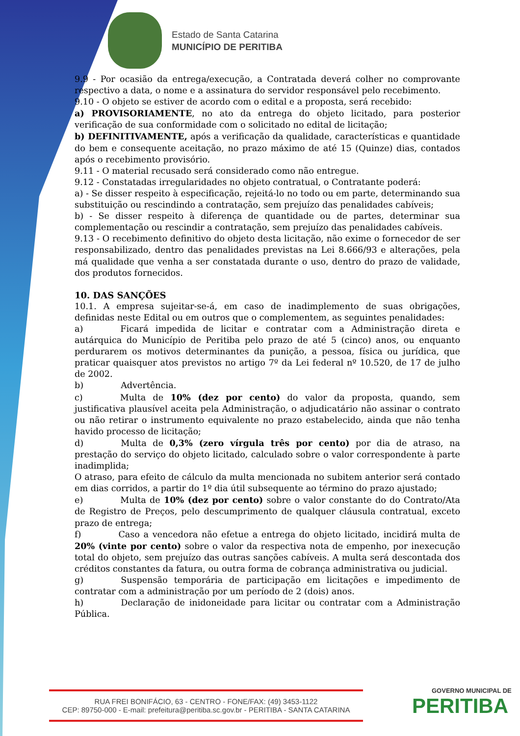Estado de Santa Catarina
MUNICÍPIO DE PERITIBA
9.9 - Por ocasião da entrega/execução, a Contratada deverá colher no comprovante respectivo a data, o nome e a assinatura do servidor responsável pelo recebimento.
9.10 - O objeto se estiver de acordo com o edital e a proposta, será recebido:
a) PROVISORIAMENTE, no ato da entrega do objeto licitado, para posterior verificação de sua conformidade com o solicitado no edital de licitação;
b) DEFINITIVAMENTE, após a verificação da qualidade, características e quantidade do bem e consequente aceitação, no prazo máximo de até 15 (Quinze) dias, contados após o recebimento provisório.
9.11 - O material recusado será considerado como não entregue.
9.12 - Constatadas irregularidades no objeto contratual, o Contratante poderá:
a) - Se disser respeito à especificação, rejeitá-lo no todo ou em parte, determinando sua substituição ou rescindindo a contratação, sem prejuízo das penalidades cabíveis;
b) - Se disser respeito à diferença de quantidade ou de partes, determinar sua complementação ou rescindir a contratação, sem prejuízo das penalidades cabíveis.
9.13 - O recebimento definitivo do objeto desta licitação, não exime o fornecedor de ser responsabilizado, dentro das penalidades previstas na Lei 8.666/93 e alterações, pela má qualidade que venha a ser constatada durante o uso, dentro do prazo de validade, dos produtos fornecidos.
10. DAS SANÇÕES
10.1. A empresa sujeitar-se-á, em caso de inadimplemento de suas obrigações, definidas neste Edital ou em outros que o complementem, as seguintes penalidades:
a) Ficará impedida de licitar e contratar com a Administração direta e autárquica do Município de Peritiba pelo prazo de até 5 (cinco) anos, ou enquanto perdurarem os motivos determinantes da punição, a pessoa, física ou jurídica, que praticar quaisquer atos previstos no artigo 7º da Lei federal nº 10.520, de 17 de julho de 2002.
b) Advertência.
c) Multa de 10% (dez por cento) do valor da proposta, quando, sem justificativa plausível aceita pela Administração, o adjudicatário não assinar o contrato ou não retirar o instrumento equivalente no prazo estabelecido, ainda que não tenha havido processo de licitação;
d) Multa de 0,3% (zero vírgula três por cento) por dia de atraso, na prestação do serviço do objeto licitado, calculado sobre o valor correspondente à parte inadimplida;
O atraso, para efeito de cálculo da multa mencionada no subitem anterior será contado em dias corridos, a partir do 1º dia útil subsequente ao término do prazo ajustado;
e) Multa de 10% (dez por cento) sobre o valor constante do do Contrato/Ata de Registro de Preços, pelo descumprimento de qualquer cláusula contratual, exceto prazo de entrega;
f) Caso a vencedora não efetue a entrega do objeto licitado, incidirá multa de 20% (vinte por cento) sobre o valor da respectiva nota de empenho, por inexecução total do objeto, sem prejuízo das outras sanções cabíveis. A multa será descontada dos créditos constantes da fatura, ou outra forma de cobrança administrativa ou judicial.
g) Suspensão temporária de participação em licitações e impedimento de contratar com a administração por um período de 2 (dois) anos.
h) Declaração de inidoneidade para licitar ou contratar com a Administração Pública.
RUA FREI BONIFÁCIO, 63 - CENTRO - FONE/FAX: (49) 3453-1122
CEP: 89750-000 - E-mail: prefeitura@peritiba.sc.gov.br - PERITIBA - SANTA CATARINA
GOVERNO MUNICIPAL DE
PERITIBA